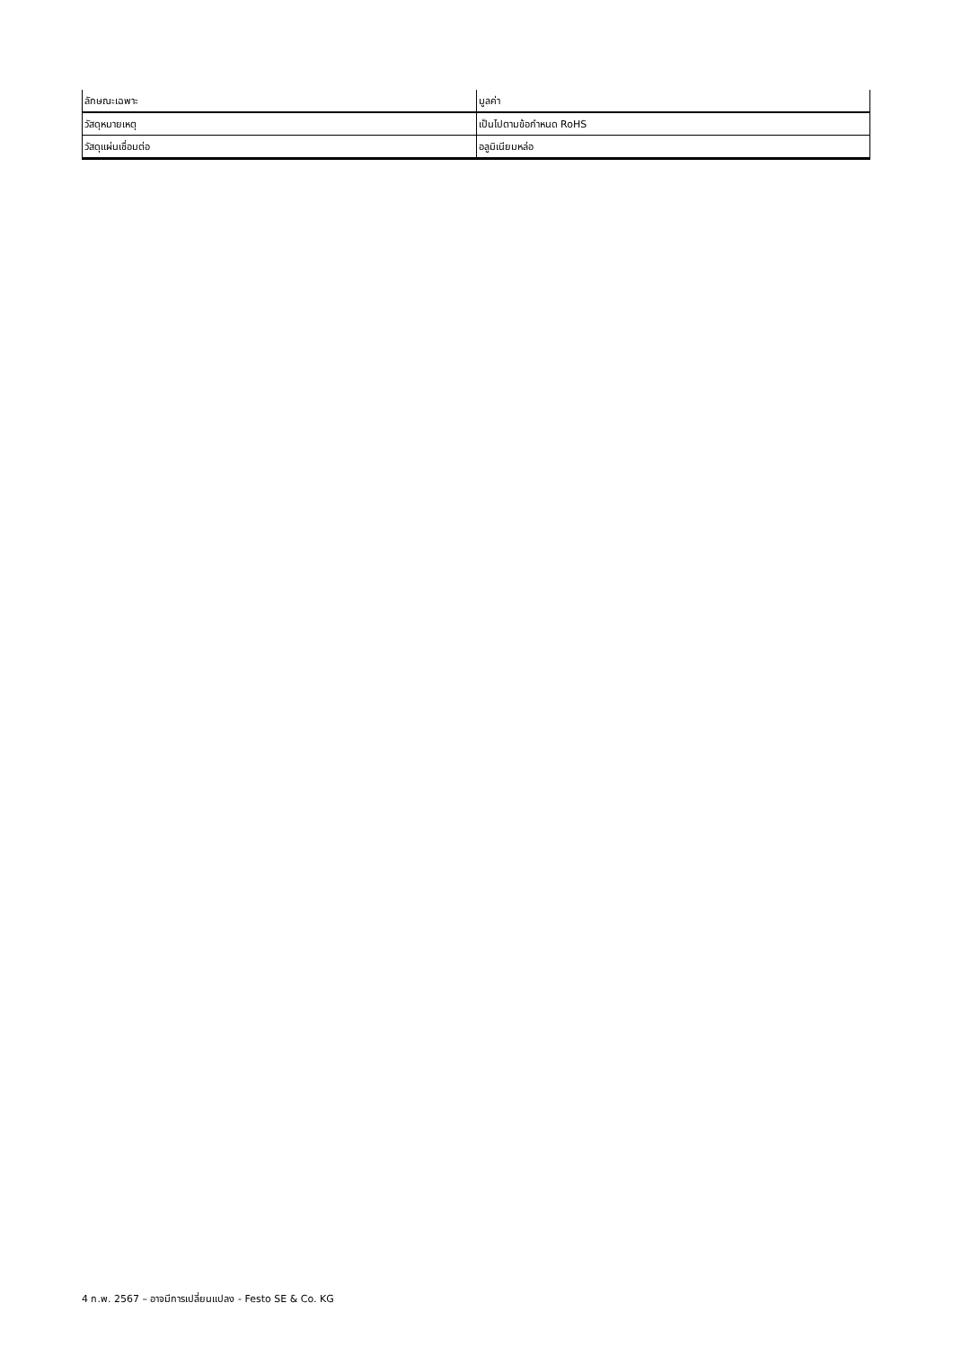| ลักษณะเฉพาะ | มูลค่า |
| --- | --- |
| วัสดุหมายเหตุ | เป็นไปตามข้อกำหนด RoHS |
| วัสดุแผ่นเชื่อมต่อ | อลูมิเนียมหล่อ |
4 ก.พ. 2567 – อาจมีการเปลี่ยนแปลง - Festo SE & Co. KG